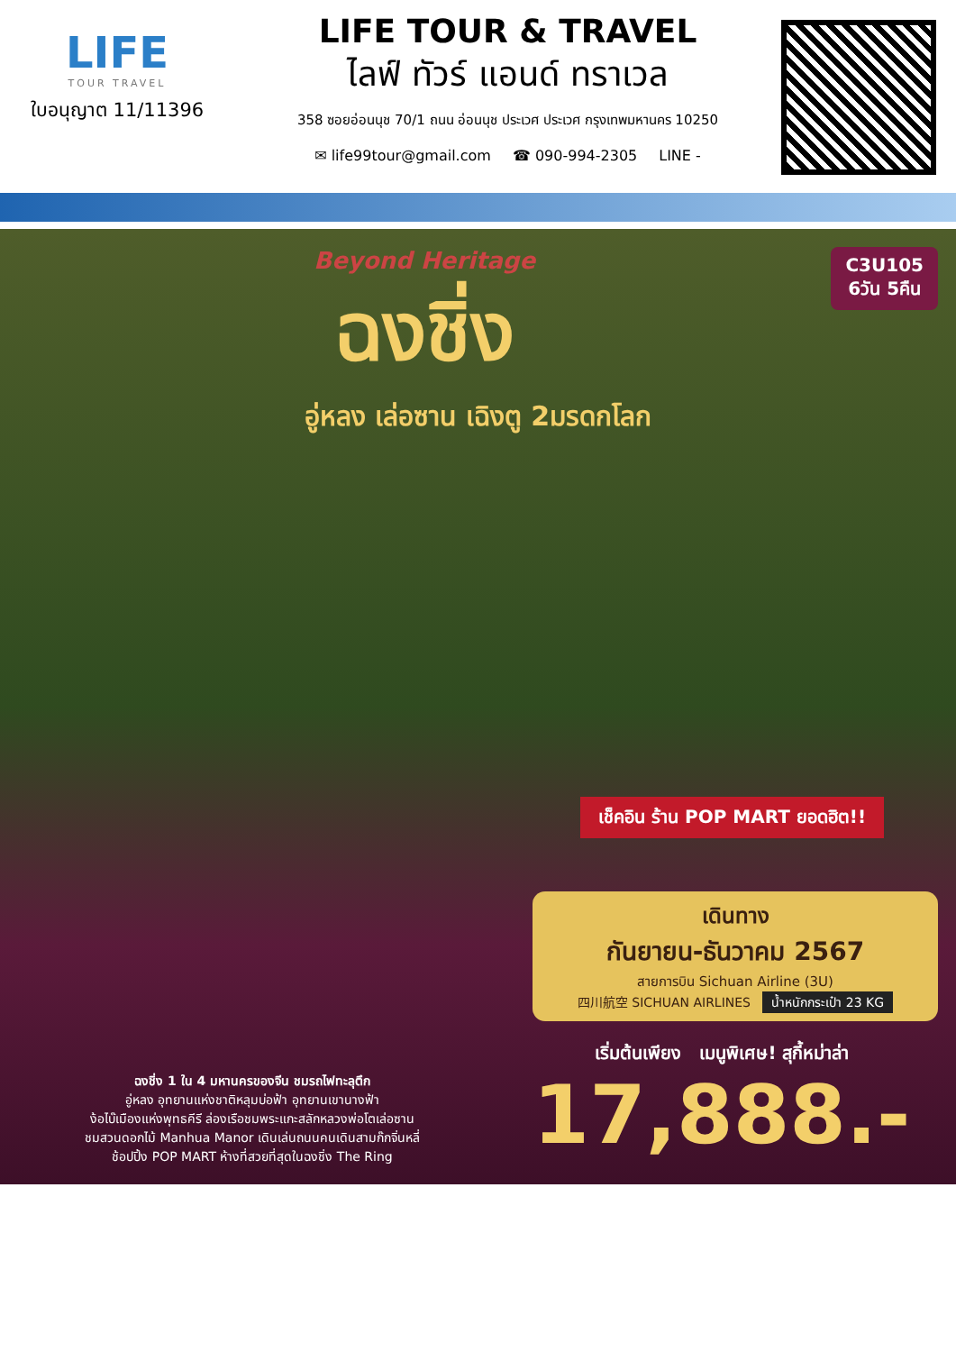LIFE
TOUR TRAVEL
ใบอนุญาต 11/11396
LIFE TOUR & TRAVEL
ไลฟ์ ทัวร์ แอนด์ ทราเวล
358 ซอยอ่อนนุช 70/1 ถนน อ่อนนุช ประเวศ ประเวศ กรุงเทพมหานคร 10250
✉ life99tour@gmail.com ☎ 090-994-2305 LINE -
C3U105
6วัน 5คืน
Beyond Heritage
ฉงชิ่ง
อู่หลง เล่อซาน เฉิงตู 2มรดกโลก
เช็คอิน ร้าน POP MART ยอดฮิต!!
เดินทาง
กันยายน-ธันวาคม 2567
สายการบิน Sichuan Airline (3U)
四川航空 SICHUAN AIRLINES น้ำหนักกระเป๋า 23 KG
เริ่มต้นเพียง เมนูพิเศษ! สุกี้หม่าล่า
17,888.-
ฉงชิ่ง 1 ใน 4 มหานครของจีน ชมรถไฟทะลุตึก
อู่หลง อุทยานแห่งชาติหลุมบ่อฟ้า อุทยานเขานางฟ้า
ง้อไบ๊เมืองแห่งพุทธคีรี ล่องเรือชมพระแกะสลักหลวงพ่อโตเล่อซาน
ชมสวนดอกไม้ Manhua Manor เดินเล่นถนนคนเดินสามก๊กจิ่นหลี่
ช้อปปิ้ง POP MART ห้างที่สวยที่สุดในฉงชิ่ง The Ring